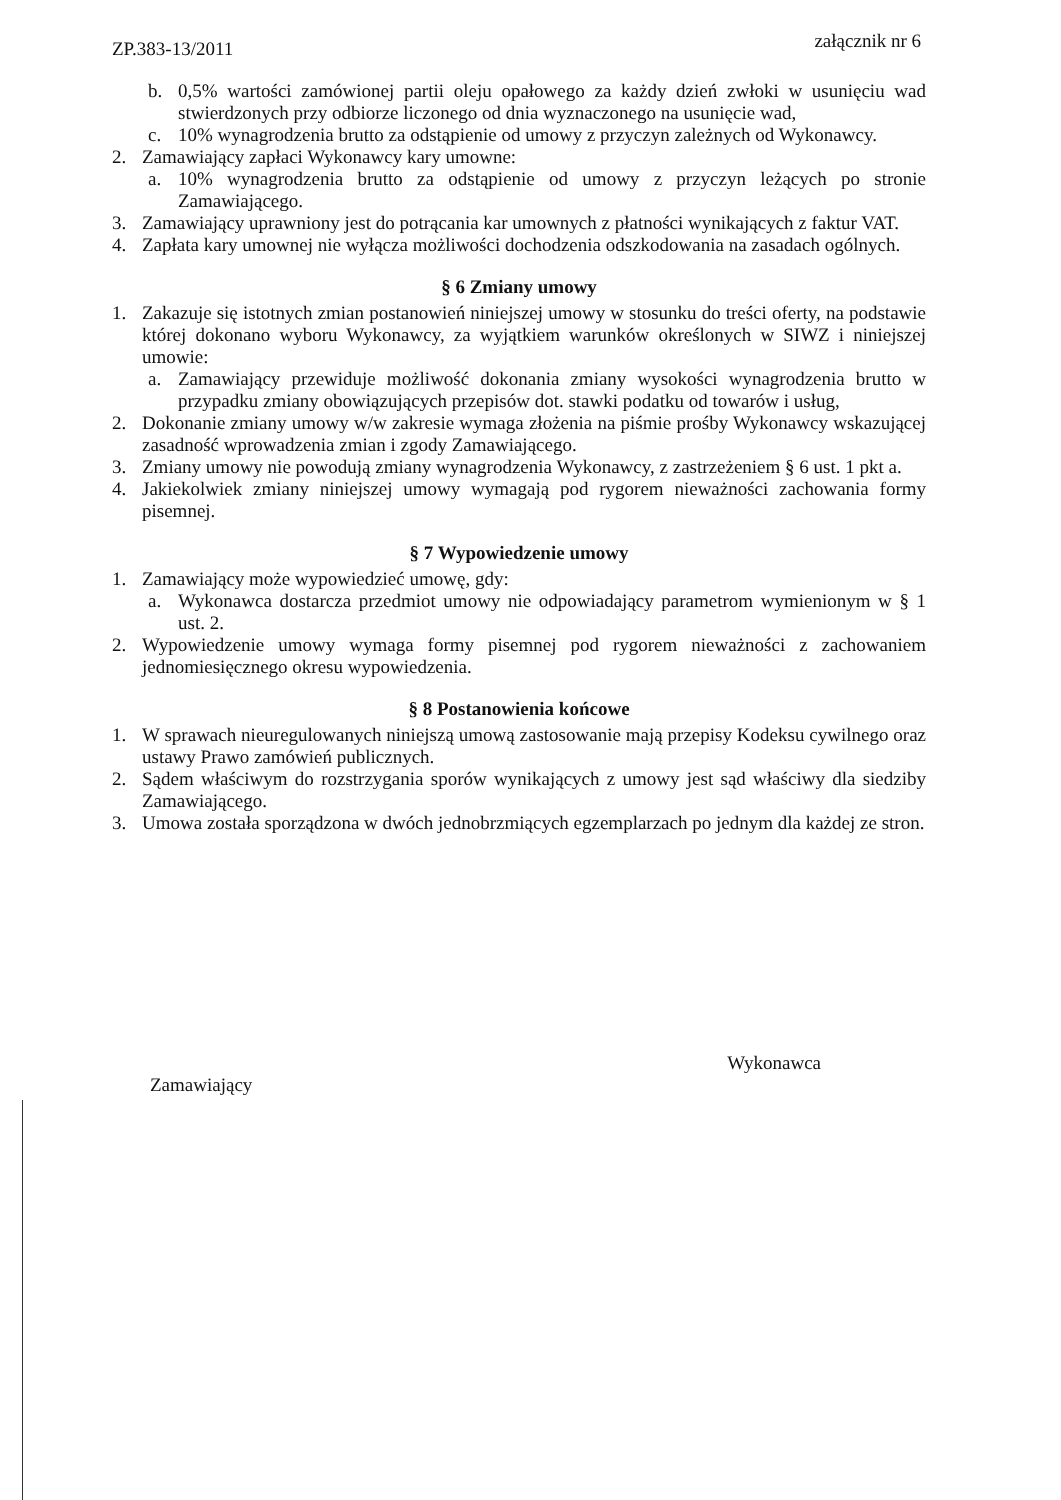ZP.383-13/2011
załącznik nr 6
b. 0,5% wartości zamówionej partii oleju opałowego za każdy dzień zwłoki w usunięciu wad stwierdzonych przy odbiorze liczonego od dnia wyznaczonego na usunięcie wad,
c. 10% wynagrodzenia brutto za odstąpienie od umowy z przyczyn zależnych od Wykonawcy.
2. Zamawiający zapłaci Wykonawcy kary umowne:
a. 10% wynagrodzenia brutto za odstąpienie od umowy z przyczyn leżących po stronie Zamawiającego.
3. Zamawiający uprawniony jest do potrącania kar umownych z płatności wynikających z faktur VAT.
4. Zapłata kary umownej nie wyłącza możliwości dochodzenia odszkodowania na zasadach ogólnych.
§ 6 Zmiany umowy
1. Zakazuje się istotnych zmian postanowień niniejszej umowy w stosunku do treści oferty, na podstawie której dokonano wyboru Wykonawcy, za wyjątkiem warunków określonych w SIWZ i niniejszej umowie:
a. Zamawiający przewiduje możliwość dokonania zmiany wysokości wynagrodzenia brutto w przypadku zmiany obowiązujących przepisów dot. stawki podatku od towarów i usług,
2. Dokonanie zmiany umowy w/w zakresie wymaga złożenia na piśmie prośby Wykonawcy wskazującej zasadność wprowadzenia zmian i zgody Zamawiającego.
3. Zmiany umowy nie powodują zmiany wynagrodzenia Wykonawcy, z zastrzeżeniem § 6 ust. 1 pkt a.
4. Jakiekolwiek zmiany niniejszej umowy wymagają pod rygorem nieważności zachowania formy pisemnej.
§ 7 Wypowiedzenie umowy
1. Zamawiający może wypowiedzieć umowę, gdy:
a. Wykonawca dostarcza przedmiot umowy nie odpowiadający parametrom wymienionym w § 1 ust. 2.
2. Wypowiedzenie umowy wymaga formy pisemnej pod rygorem nieważności z zachowaniem jednomiesięcznego okresu wypowiedzenia.
§ 8 Postanowienia końcowe
1. W sprawach nieuregulowanych niniejszą umową zastosowanie mają przepisy Kodeksu cywilnego oraz ustawy Prawo zamówień publicznych.
2. Sądem właściwym do rozstrzygania sporów wynikających z umowy jest sąd właściwy dla siedziby Zamawiającego.
3. Umowa została sporządzona w dwóch jednobrzmiących egzemplarzach po jednym dla każdej ze stron.
Zamawiający
Wykonawca